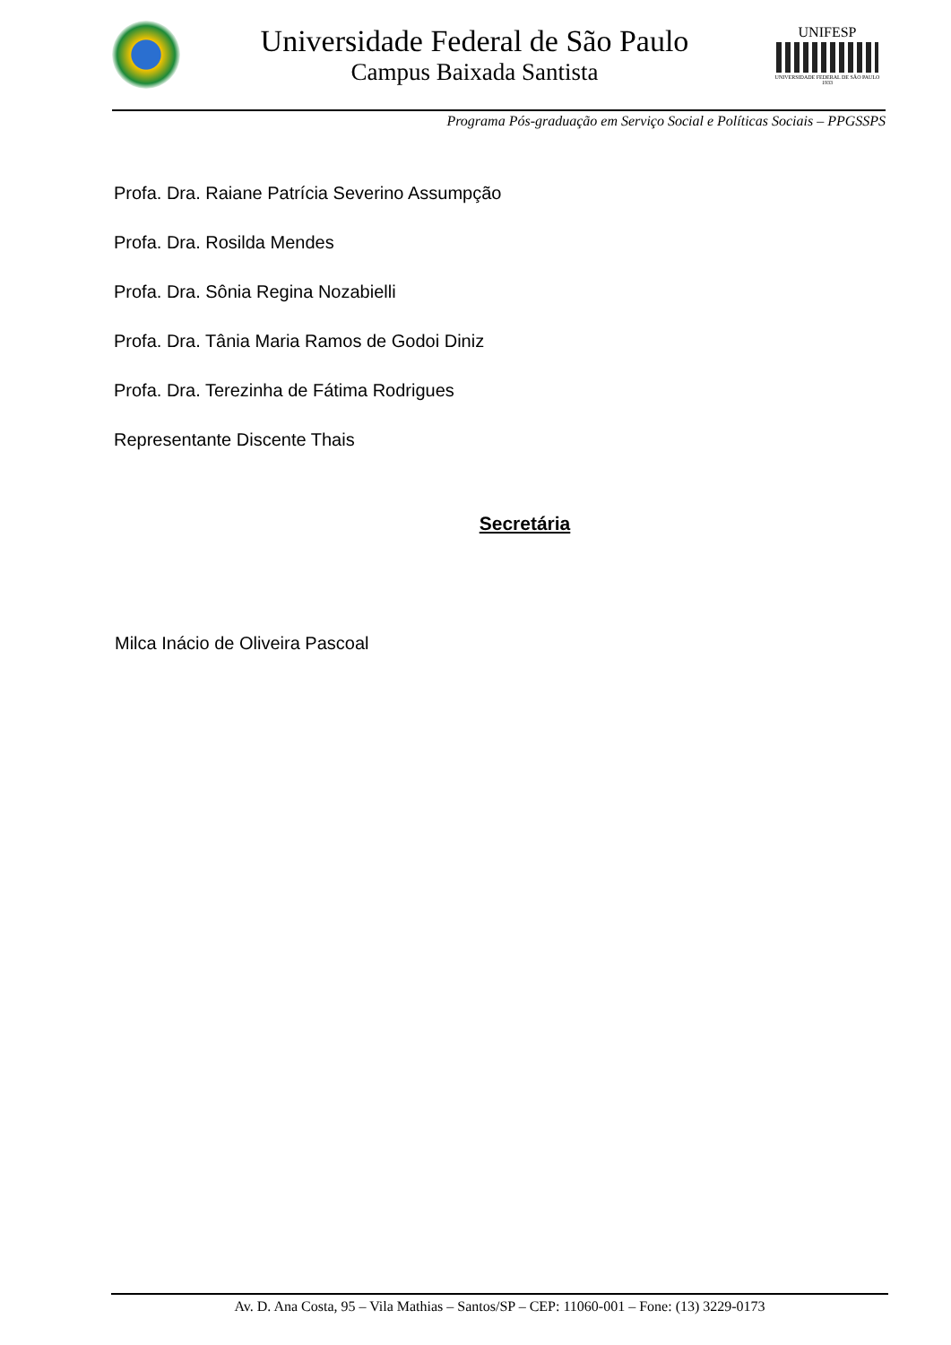Universidade Federal de São Paulo
Campus Baixada Santista
UNIFESP
UNIVERSIDADE FEDERAL DE SÃO PAULO
1933
Programa Pós-graduação em Serviço Social e Políticas Sociais – PPGSSPS
Profa. Dra. Raiane Patrícia Severino Assumpção
Profa. Dra. Rosilda Mendes
Profa. Dra. Sônia Regina Nozabielli
Profa. Dra. Tânia Maria Ramos de Godoi Diniz
Profa. Dra. Terezinha de Fátima Rodrigues
Representante Discente Thais
Secretária
Milca Inácio de Oliveira Pascoal
Av. D. Ana Costa, 95 – Vila Mathias – Santos/SP – CEP: 11060-001 – Fone: (13) 3229-0173